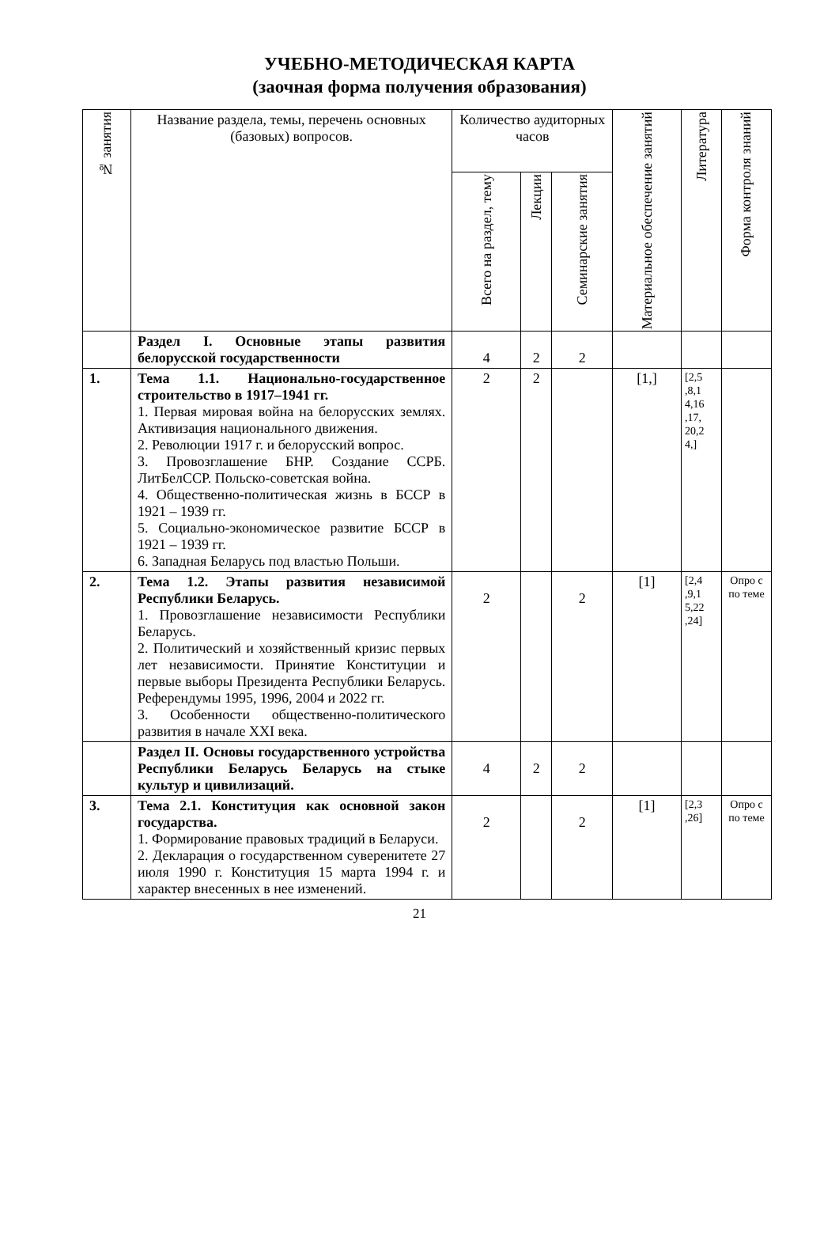УЧЕБНО-МЕТОДИЧЕСКАЯ КАРТА
(заочная форма получения образования)
| № занятия | Название раздела, темы, перечень основных (базовых) вопросов. | Количество аудиторных часов | | | Материальное обеспечение занятий | Литература | Форма контроля знаний |
| --- | --- | --- | --- | --- | --- | --- | --- |
| | | Всего на раздел, тему | Лекции | Семинарские занятия | | | |
| | Раздел I. Основные этапы развития белорусской государственности | 4 | 2 | 2 | | | |
| 1. | Тема 1.1. Национально-государственное строительство в 1917–1941 гг. 1. Первая мировая война на белорусских землях. Активизация национального движения. 2. Революции 1917 г. и белорусский вопрос. 3. Провозглашение БНР. Создание ССРБ. ЛитБелССР. Польско-советская война. 4. Общественно-политическая жизнь в БССР в 1921 – 1939 гг. 5. Социально-экономическое развитие БССР в 1921 – 1939 гг. 6. Западная Беларусь под властью Польши. | 2 | 2 | | [1,] | [2,5 ,8,1 4,16 ,17, 20,2 4,] | |
| 2. | Тема 1.2. Этапы развития независимой Республики Беларусь. 1. Провозглашение независимости Республики Беларусь. 2. Политический и хозяйственный кризис первых лет независимости. Принятие Конституции и первые выборы Президента Республики Беларусь. Референдумы 1995, 1996, 2004 и 2022 гг. 3. Особенности общественно-политического развития в начале XXI века. | 2 | | 2 | [1] | [2,4 ,9,1 5,22 ,24] | Опро с по теме |
| | Раздел II. Основы государственного устройства Республики Беларусь Беларусь на стыке культур и цивилизаций. | 4 | 2 | 2 | | | |
| 3. | Тема 2.1. Конституция как основной закон государства. 1. Формирование правовых традиций в Беларуси. 2. Декларация о государственном суверенитете 27 июля 1990 г. Конституция 15 марта 1994 г. и характер внесенных в нее изменений. | 2 | | 2 | [1] | [2,3 ,26] | Опро с по теме |
21